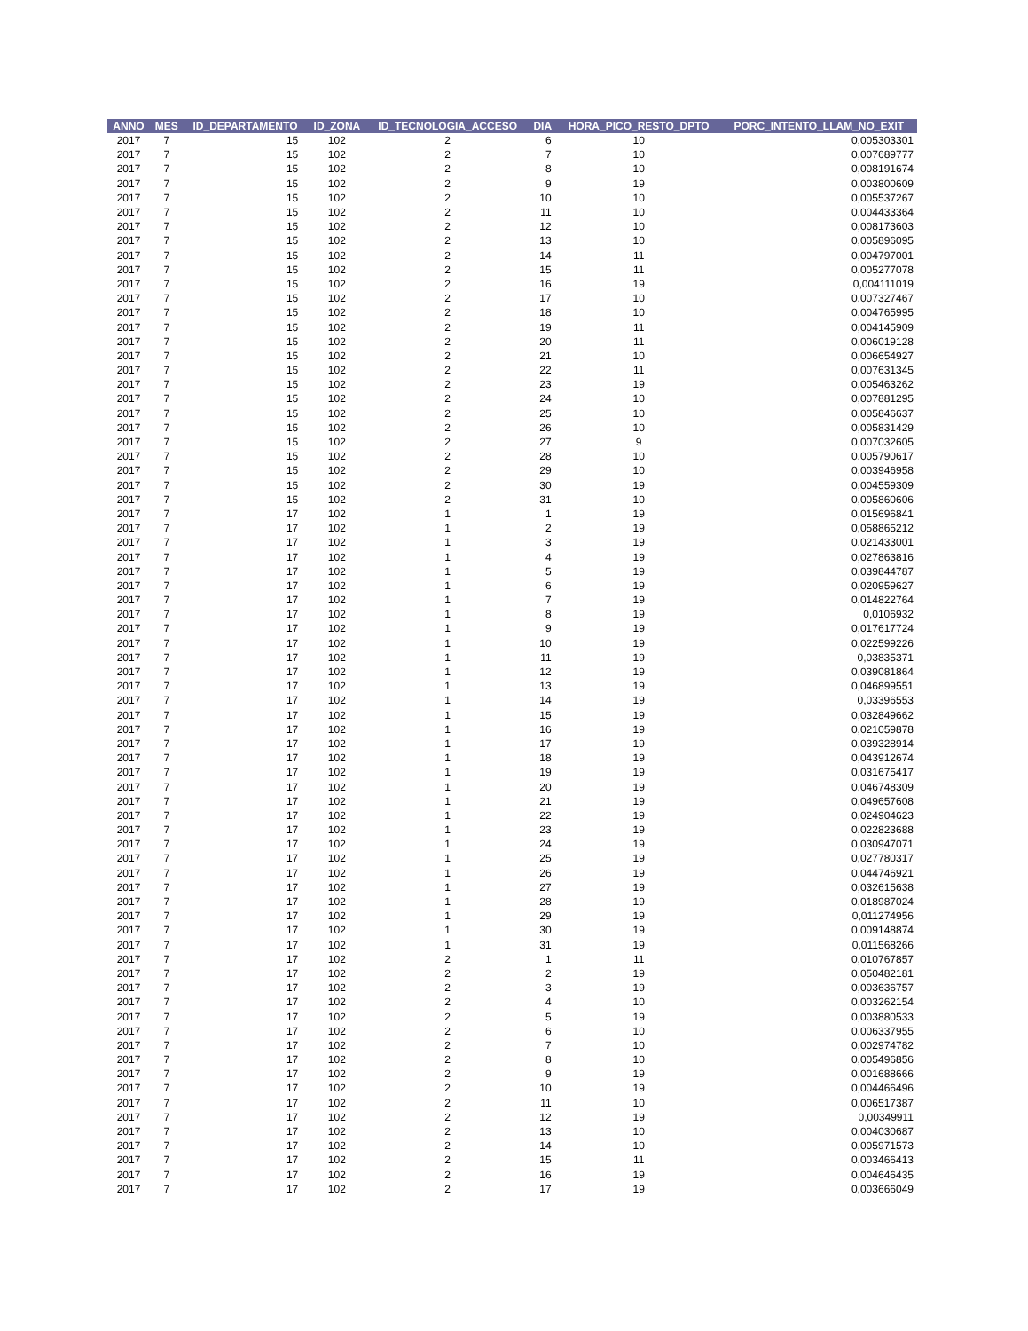| ANNO | MES | ID_DEPARTAMENTO | ID_ZONA | ID_TECNOLOGIA_ACCESO | DIA | HORA_PICO_RESTO_DPTO | PORC_INTENTO_LLAM_NO_EXIT |
| --- | --- | --- | --- | --- | --- | --- | --- |
| 2017 | 7 | 15 | 102 | 2 | 6 | 10 | 0,005303301 |
| 2017 | 7 | 15 | 102 | 2 | 7 | 10 | 0,007689777 |
| 2017 | 7 | 15 | 102 | 2 | 8 | 10 | 0,008191674 |
| 2017 | 7 | 15 | 102 | 2 | 9 | 19 | 0,003800609 |
| 2017 | 7 | 15 | 102 | 2 | 10 | 10 | 0,005537267 |
| 2017 | 7 | 15 | 102 | 2 | 11 | 10 | 0,004433364 |
| 2017 | 7 | 15 | 102 | 2 | 12 | 10 | 0,008173603 |
| 2017 | 7 | 15 | 102 | 2 | 13 | 10 | 0,005896095 |
| 2017 | 7 | 15 | 102 | 2 | 14 | 11 | 0,004797001 |
| 2017 | 7 | 15 | 102 | 2 | 15 | 11 | 0,005277078 |
| 2017 | 7 | 15 | 102 | 2 | 16 | 19 | 0,004111019 |
| 2017 | 7 | 15 | 102 | 2 | 17 | 10 | 0,007327467 |
| 2017 | 7 | 15 | 102 | 2 | 18 | 10 | 0,004765995 |
| 2017 | 7 | 15 | 102 | 2 | 19 | 11 | 0,004145909 |
| 2017 | 7 | 15 | 102 | 2 | 20 | 11 | 0,006019128 |
| 2017 | 7 | 15 | 102 | 2 | 21 | 10 | 0,006654927 |
| 2017 | 7 | 15 | 102 | 2 | 22 | 11 | 0,007631345 |
| 2017 | 7 | 15 | 102 | 2 | 23 | 19 | 0,005463262 |
| 2017 | 7 | 15 | 102 | 2 | 24 | 10 | 0,007881295 |
| 2017 | 7 | 15 | 102 | 2 | 25 | 10 | 0,005846637 |
| 2017 | 7 | 15 | 102 | 2 | 26 | 10 | 0,005831429 |
| 2017 | 7 | 15 | 102 | 2 | 27 | 9 | 0,007032605 |
| 2017 | 7 | 15 | 102 | 2 | 28 | 10 | 0,005790617 |
| 2017 | 7 | 15 | 102 | 2 | 29 | 10 | 0,003946958 |
| 2017 | 7 | 15 | 102 | 2 | 30 | 19 | 0,004559309 |
| 2017 | 7 | 15 | 102 | 2 | 31 | 10 | 0,005860606 |
| 2017 | 7 | 17 | 102 | 1 | 1 | 19 | 0,015696841 |
| 2017 | 7 | 17 | 102 | 1 | 2 | 19 | 0,058865212 |
| 2017 | 7 | 17 | 102 | 1 | 3 | 19 | 0,021433001 |
| 2017 | 7 | 17 | 102 | 1 | 4 | 19 | 0,027863816 |
| 2017 | 7 | 17 | 102 | 1 | 5 | 19 | 0,039844787 |
| 2017 | 7 | 17 | 102 | 1 | 6 | 19 | 0,020959627 |
| 2017 | 7 | 17 | 102 | 1 | 7 | 19 | 0,014822764 |
| 2017 | 7 | 17 | 102 | 1 | 8 | 19 | 0,0106932 |
| 2017 | 7 | 17 | 102 | 1 | 9 | 19 | 0,017617724 |
| 2017 | 7 | 17 | 102 | 1 | 10 | 19 | 0,022599226 |
| 2017 | 7 | 17 | 102 | 1 | 11 | 19 | 0,03835371 |
| 2017 | 7 | 17 | 102 | 1 | 12 | 19 | 0,039081864 |
| 2017 | 7 | 17 | 102 | 1 | 13 | 19 | 0,046899551 |
| 2017 | 7 | 17 | 102 | 1 | 14 | 19 | 0,03396553 |
| 2017 | 7 | 17 | 102 | 1 | 15 | 19 | 0,032849662 |
| 2017 | 7 | 17 | 102 | 1 | 16 | 19 | 0,021059878 |
| 2017 | 7 | 17 | 102 | 1 | 17 | 19 | 0,039328914 |
| 2017 | 7 | 17 | 102 | 1 | 18 | 19 | 0,043912674 |
| 2017 | 7 | 17 | 102 | 1 | 19 | 19 | 0,031675417 |
| 2017 | 7 | 17 | 102 | 1 | 20 | 19 | 0,046748309 |
| 2017 | 7 | 17 | 102 | 1 | 21 | 19 | 0,049657608 |
| 2017 | 7 | 17 | 102 | 1 | 22 | 19 | 0,024904623 |
| 2017 | 7 | 17 | 102 | 1 | 23 | 19 | 0,022823688 |
| 2017 | 7 | 17 | 102 | 1 | 24 | 19 | 0,030947071 |
| 2017 | 7 | 17 | 102 | 1 | 25 | 19 | 0,027780317 |
| 2017 | 7 | 17 | 102 | 1 | 26 | 19 | 0,044746921 |
| 2017 | 7 | 17 | 102 | 1 | 27 | 19 | 0,032615638 |
| 2017 | 7 | 17 | 102 | 1 | 28 | 19 | 0,018987024 |
| 2017 | 7 | 17 | 102 | 1 | 29 | 19 | 0,011274956 |
| 2017 | 7 | 17 | 102 | 1 | 30 | 19 | 0,009148874 |
| 2017 | 7 | 17 | 102 | 1 | 31 | 19 | 0,011568266 |
| 2017 | 7 | 17 | 102 | 2 | 1 | 11 | 0,010767857 |
| 2017 | 7 | 17 | 102 | 2 | 2 | 19 | 0,050482181 |
| 2017 | 7 | 17 | 102 | 2 | 3 | 19 | 0,003636757 |
| 2017 | 7 | 17 | 102 | 2 | 4 | 10 | 0,003262154 |
| 2017 | 7 | 17 | 102 | 2 | 5 | 19 | 0,003880533 |
| 2017 | 7 | 17 | 102 | 2 | 6 | 10 | 0,006337955 |
| 2017 | 7 | 17 | 102 | 2 | 7 | 10 | 0,002974782 |
| 2017 | 7 | 17 | 102 | 2 | 8 | 10 | 0,005496856 |
| 2017 | 7 | 17 | 102 | 2 | 9 | 19 | 0,001688666 |
| 2017 | 7 | 17 | 102 | 2 | 10 | 19 | 0,004466496 |
| 2017 | 7 | 17 | 102 | 2 | 11 | 10 | 0,006517387 |
| 2017 | 7 | 17 | 102 | 2 | 12 | 19 | 0,00349911 |
| 2017 | 7 | 17 | 102 | 2 | 13 | 10 | 0,004030687 |
| 2017 | 7 | 17 | 102 | 2 | 14 | 10 | 0,005971573 |
| 2017 | 7 | 17 | 102 | 2 | 15 | 11 | 0,003466413 |
| 2017 | 7 | 17 | 102 | 2 | 16 | 19 | 0,004646435 |
| 2017 | 7 | 17 | 102 | 2 | 17 | 19 | 0,003666049 |